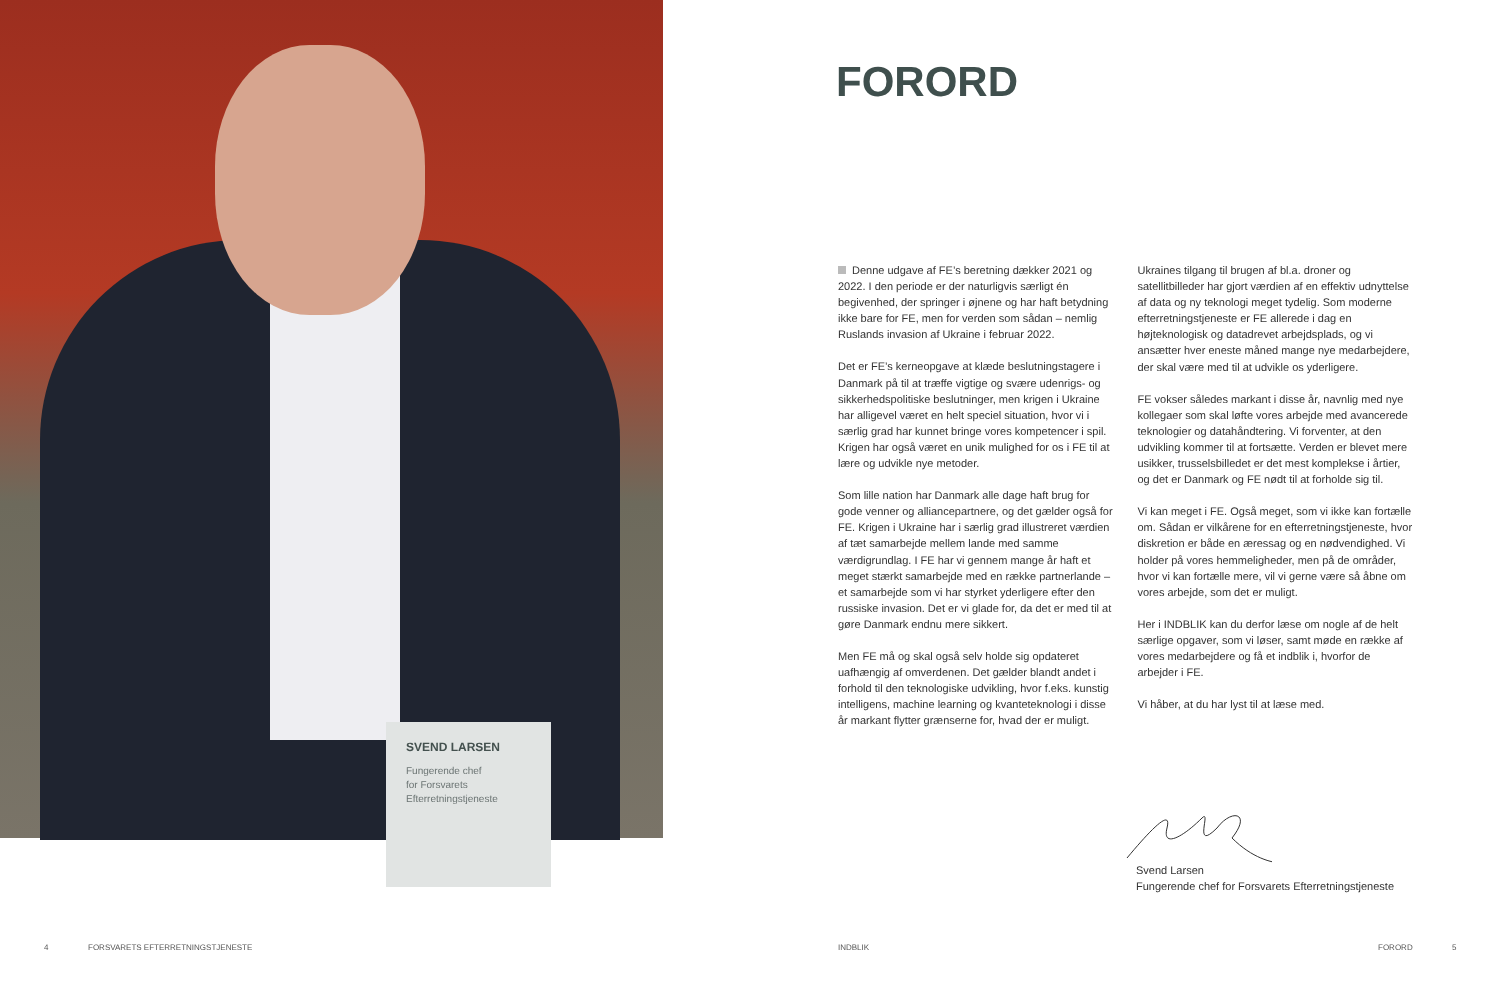SVEND LARSEN
Fungerende chef
for Forsvarets
Efterretningstjeneste
FORORD
Denne udgave af FE’s beretning dækker 2021 og 2022. I den periode er der naturligvis særligt én begivenhed, der springer i øjnene og har haft betydning ikke bare for FE, men for verden som sådan – nemlig Ruslands invasion af Ukraine i februar 2022.
Det er FE’s kerneopgave at klæde beslutningstagere i Danmark på til at træffe vigtige og svære udenrigs- og sikkerhedspolitiske beslutninger, men krigen i Ukraine har alligevel været en helt speciel situation, hvor vi i særlig grad har kunnet bringe vores kompetencer i spil. Krigen har også været en unik mulighed for os i FE til at lære og udvikle nye metoder.
Som lille nation har Danmark alle dage haft brug for gode venner og alliancepartnere, og det gælder også for FE. Krigen i Ukraine har i særlig grad illustreret værdien af tæt samarbejde mellem lande med samme værdigrundlag. I FE har vi gennem mange år haft et meget stærkt samarbejde med en række partnerlande – et samarbejde som vi har styrket yderligere efter den russiske invasion. Det er vi glade for, da det er med til at gøre Danmark endnu mere sikkert.
Men FE må og skal også selv holde sig opdateret uafhængig af omverdenen. Det gælder blandt andet i forhold til den teknologiske udvikling, hvor f.eks. kunstig intelligens, machine learning og kvanteteknologi i disse år markant flytter grænserne for, hvad der er muligt.
Ukraines tilgang til brugen af bl.a. droner og satellitbilleder har gjort værdien af en effektiv udnyttelse af data og ny teknologi meget tydelig. Som moderne efterretningstjeneste er FE allerede i dag en højteknologisk og datadrevet arbejdsplads, og vi ansætter hver eneste måned mange nye medarbejdere, der skal være med til at udvikle os yderligere.
FE vokser således markant i disse år, navnlig med nye kollegaer som skal løfte vores arbejde med avancerede teknologier og datahåndtering. Vi forventer, at den udvikling kommer til at fortsætte. Verden er blevet mere usikker, trusselsbilledet er det mest komplekse i årtier, og det er Danmark og FE nødt til at forholde sig til.
Vi kan meget i FE. Også meget, som vi ikke kan fortælle om. Sådan er vilkårene for en efterretningstjeneste, hvor diskretion er både en æressag og en nødvendighed. Vi holder på vores hemmeligheder, men på de områder, hvor vi kan fortælle mere, vil vi gerne være så åbne om vores arbejde, som det er muligt.
Her i INDBLIK kan du derfor læse om nogle af de helt særlige opgaver, som vi løser, samt møde en række af vores medarbejdere og få et indblik i, hvorfor de arbejder i FE.
Vi håber, at du har lyst til at læse med.
Svend Larsen
Fungerende chef for Forsvarets Efterretningstjeneste
4
FORSVARETS EFTERRETNINGSTJENESTE
INDBLIK FORORD 5